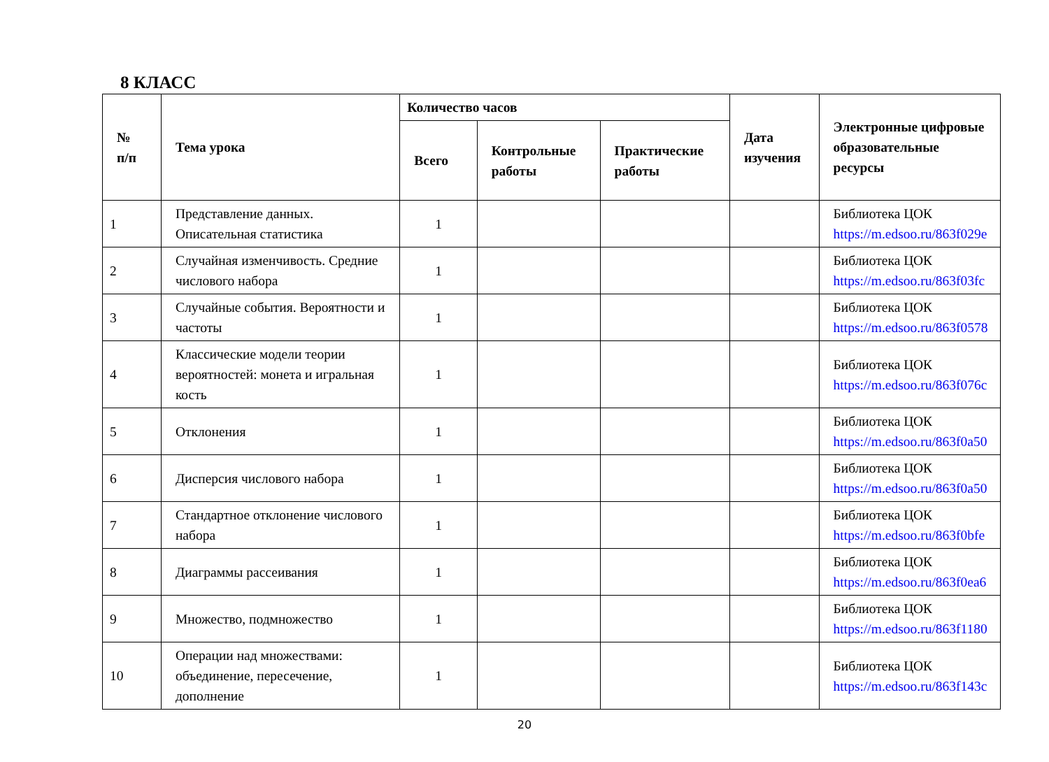8 КЛАСС
| № п/п | Тема урока | Количество часов | | | Дата изучения | Электронные цифровые образовательные ресурсы |
| --- | --- | --- | --- | --- | --- | --- |
| | | Всего | Контрольные работы | Практические работы | | |
| 1 | Представление данных. Описательная статистика | 1 | | | | Библиотека ЦОК https://m.edsoo.ru/863f029e |
| 2 | Случайная изменчивость. Средние числового набора | 1 | | | | Библиотека ЦОК https://m.edsoo.ru/863f03fc |
| 3 | Случайные события. Вероятности и частоты | 1 | | | | Библиотека ЦОК https://m.edsoo.ru/863f0578 |
| 4 | Классические модели теории вероятностей: монета и игральная кость | 1 | | | | Библиотека ЦОК https://m.edsoo.ru/863f076c |
| 5 | Отклонения | 1 | | | | Библиотека ЦОК https://m.edsoo.ru/863f0a50 |
| 6 | Дисперсия числового набора | 1 | | | | Библиотека ЦОК https://m.edsoo.ru/863f0a50 |
| 7 | Стандартное отклонение числового набора | 1 | | | | Библиотека ЦОК https://m.edsoo.ru/863f0bfe |
| 8 | Диаграммы рассеивания | 1 | | | | Библиотека ЦОК https://m.edsoo.ru/863f0ea6 |
| 9 | Множество, подмножество | 1 | | | | Библиотека ЦОК https://m.edsoo.ru/863f1180 |
| 10 | Операции над множествами: объединение, пересечение, дополнение | 1 | | | | Библиотека ЦОК https://m.edsoo.ru/863f143c |
20